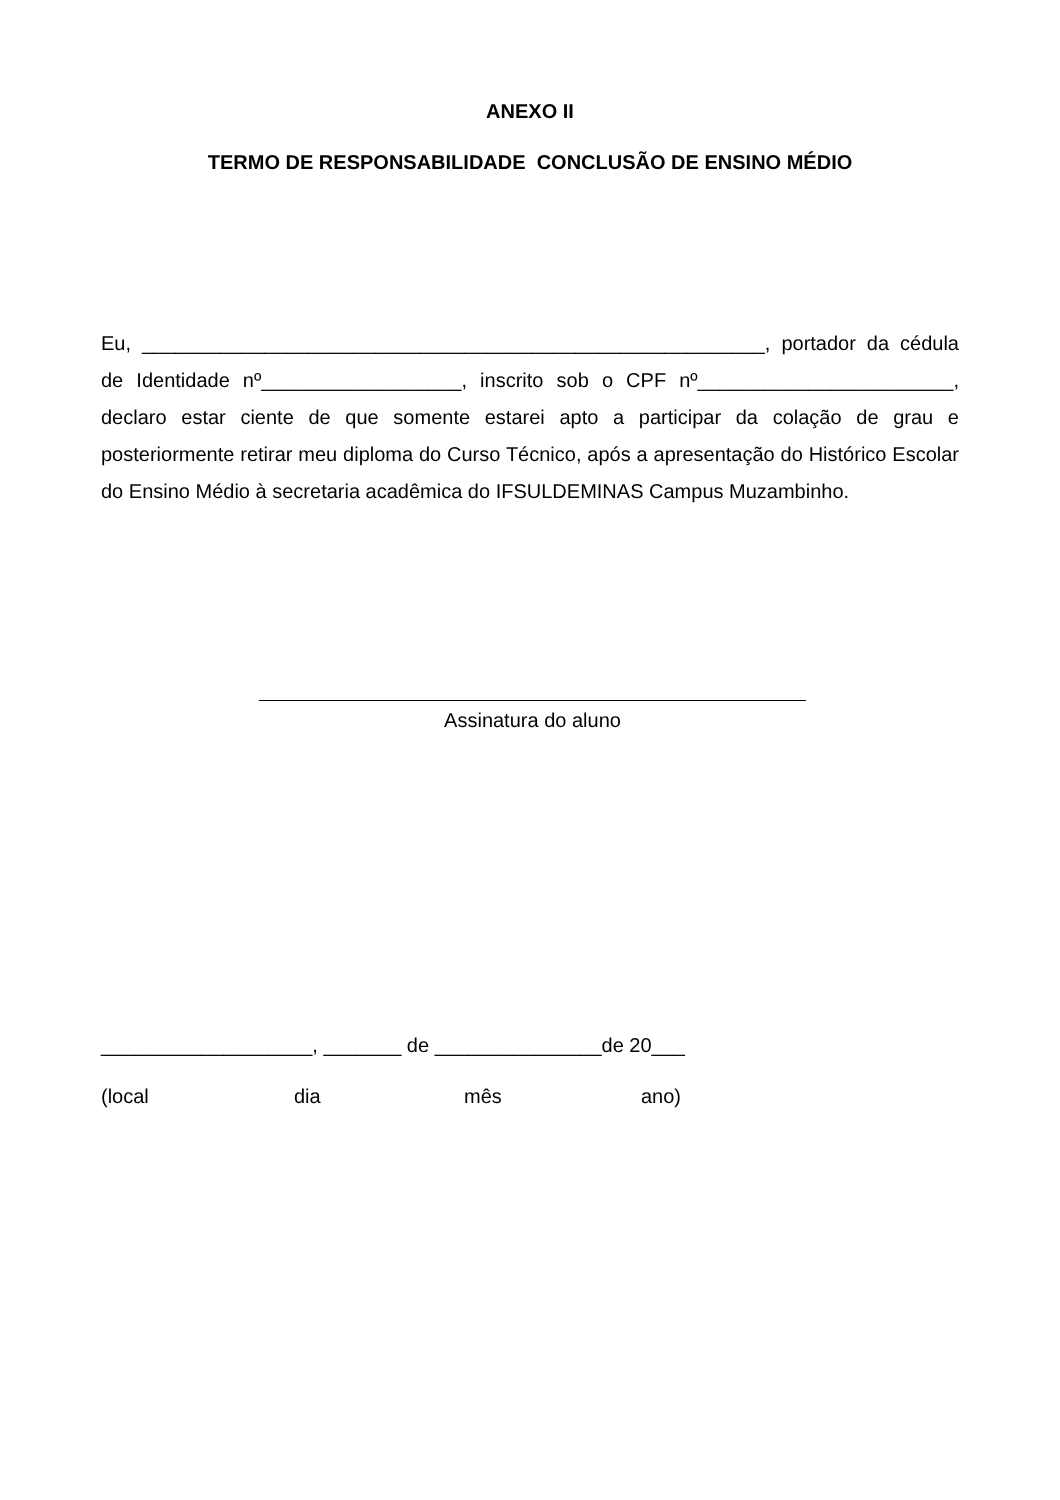ANEXO II
TERMO DE RESPONSABILIDADE CONCLUSÃO DE ENSINO MÉDIO
Eu, ________________________________________________________, portador da cédula de Identidade nº__________________, inscrito sob o CPF nº_______________________, declaro estar ciente de que somente estarei apto a participar da colação de grau e posteriormente retirar meu diploma do Curso Técnico, após a apresentação do Histórico Escolar do Ensino Médio à secretaria acadêmica do IFSULDEMINAS Campus Muzambinho.
Assinatura do aluno
___________________, _______ de _______________de 20___
(local dia mês ano)